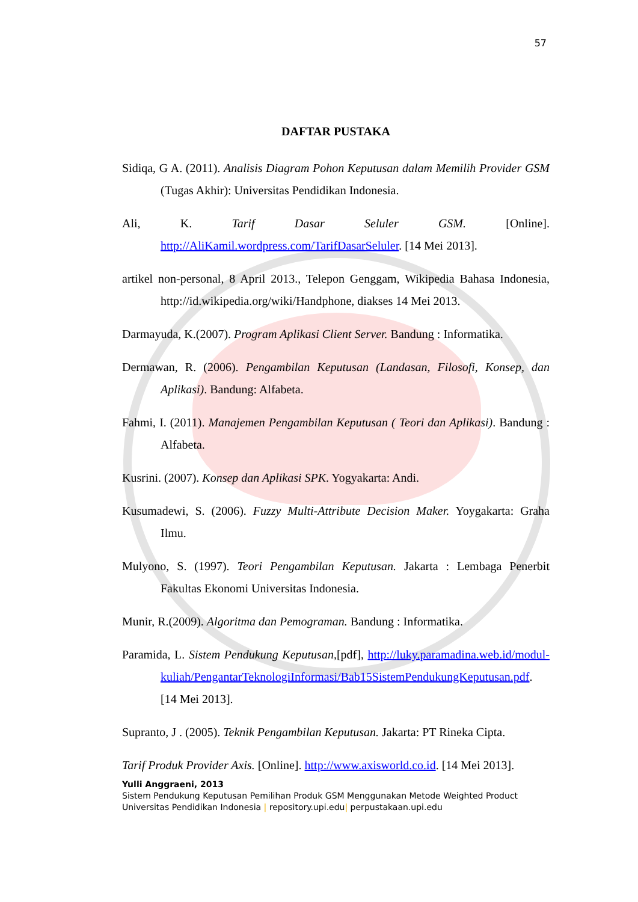57
DAFTAR PUSTAKA
Sidiqa, G A. (2011). Analisis Diagram Pohon Keputusan dalam Memilih Provider GSM (Tugas Akhir): Universitas Pendidikan Indonesia.
Ali, K. Tarif Dasar Seluler GSM. [Online]. http://AliKamil.wordpress.com/TarifDasarSeluler. [14 Mei 2013].
artikel non-personal, 8 April 2013., Telepon Genggam, Wikipedia Bahasa Indonesia, http://id.wikipedia.org/wiki/Handphone, diakses 14 Mei 2013.
Darmayuda, K.(2007). Program Aplikasi Client Server. Bandung : Informatika.
Dermawan, R. (2006). Pengambilan Keputusan (Landasan, Filosofi, Konsep, dan Aplikasi). Bandung: Alfabeta.
Fahmi, I. (2011). Manajemen Pengambilan Keputusan ( Teori dan Aplikasi). Bandung : Alfabeta.
Kusrini. (2007). Konsep dan Aplikasi SPK. Yogyakarta: Andi.
Kusumadewi, S. (2006). Fuzzy Multi-Attribute Decision Maker. Yoygakarta: Graha Ilmu.
Mulyono, S. (1997). Teori Pengambilan Keputusan. Jakarta : Lembaga Penerbit Fakultas Ekonomi Universitas Indonesia.
Munir, R.(2009). Algoritma dan Pemograman. Bandung : Informatika.
Paramida, L. Sistem Pendukung Keputusan,[pdf], http://luky.paramadina.web.id/modul-kuliah/PengantarTeknologiInformasi/Bab15SistemPendukungKeputusan.pdf. [14 Mei 2013].
Supranto, J . (2005). Teknik Pengambilan Keputusan. Jakarta: PT Rineka Cipta.
Tarif Produk Provider Axis. [Online]. http://www.axisworld.co.id. [14 Mei 2013].
Yulli Anggraeni, 2013
Sistem Pendukung Keputusan Pemilihan Produk GSM Menggunakan Metode Weighted Product
Universitas Pendidikan Indonesia | repository.upi.edu| perpustakaan.upi.edu